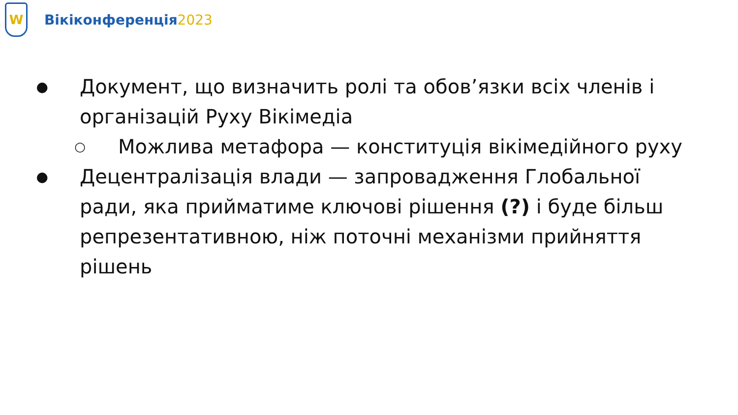W
Вікіконференція2023
● Документ, що визначить ролі та обов’язки всіх членів і організацій Руху Вікімедіа
○ Можлива метафора — конституція вікімедійного руху
● Децентралізація влади — запровадження Глобальної ради, яка прийматиме ключові рішення (?) і буде більш репрезентативною, ніж поточні механізми прийняття рішень